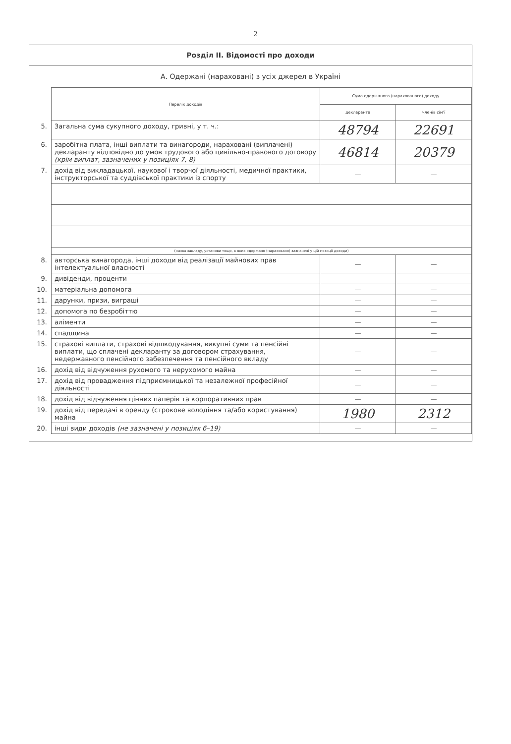2
Розділ II. Відомості про доходи
А. Одержані (нараховані) з усіх джерел в Україні
| | Перелік доходів | Сума одержаного (нарахованого) доходу | |
| | | декларанта | членів сім'ї |
| 5. | Загальна сума сукупного доходу, гривні, у т. ч.: | 48794 | 22691 |
| 6. | заробітна плата, інші виплати та винагороди, нараховані (виплачені) декларанту відповідно до умов трудового або цивільно-правового договору (крім виплат, зазначених у позиціях 7, 8) | 46814 | 20379 |
| 7. | дохід від викладацької, наукової і творчої діяльності, медичної практики, інструкторської та суддівської практики із спорту | — | — |
| | (назва закладу, установи тощо, в яких одержано (нараховано) зазначені у цій позиції доходи) | | |
| 8. | авторська винагорода, інші доходи від реалізації майнових прав інтелектуальної власності | — | — |
| 9. | дивіденди, проценти | — | — |
| 10. | матеріальна допомога | — | — |
| 11. | дарунки, призи, виграші | — | — |
| 12. | допомога по безробіттю | — | — |
| 13. | аліменти | — | — |
| 14. | спадщина | — | — |
| 15. | страхові виплати, страхові відшкодування, викупні суми та пенсійні виплати, що сплачені декларанту за договором страхування, недержавного пенсійного забезпечення та пенсійного вкладу | — | — |
| 16. | дохід від відчуження рухомого та нерухомого майна | — | — |
| 17. | дохід від провадження підприємницької та незалежної професійної діяльності | — | — |
| 18. | дохід від відчуження цінних паперів та корпоративних прав | — | — |
| 19. | дохід від передачі в оренду (строкове володіння та/або користування) майна | 1980 | 2312 |
| 20. | інші види доходів (не зазначені у позиціях 6–19) | — | — |